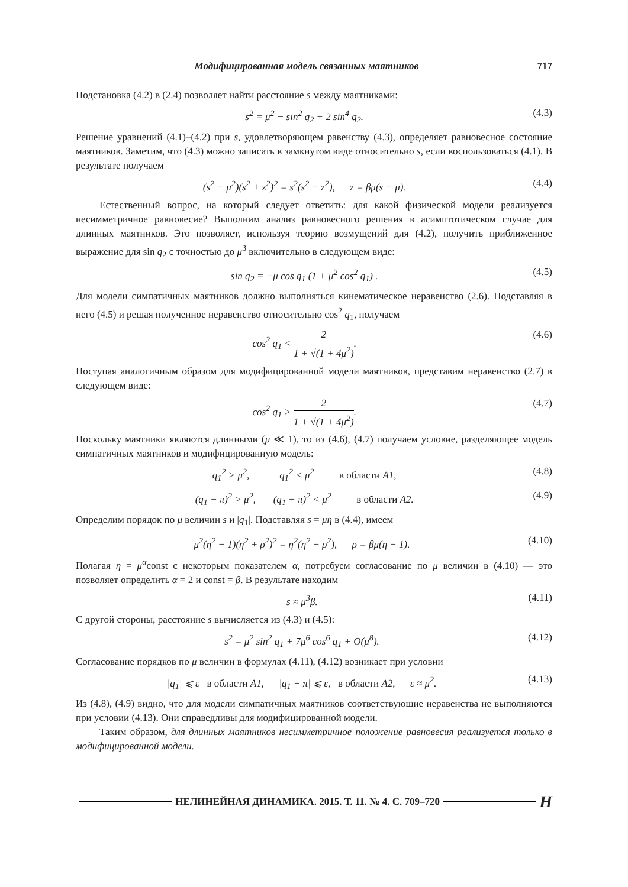Модифицированная модель связанных маятников 717
Подстановка (4.2) в (2.4) позволяет найти расстояние s между маятниками:
s<sup>2</sup> = μ<sup>2</sup> − sin<sup>2</sup> q<sub>2</sub> + 2 sin<sup>4</sup> q<sub>2</sub>. (4.3)
Решение уравнений (4.1)–(4.2) при s, удовлетворяющем равенству (4.3), определяет равновесное состояние маятников. Заметим, что (4.3) можно записать в замкнутом виде относительно s, если воспользоваться (4.1). В результате получаем
(s<sup>2</sup> − μ<sup>2</sup>)(s<sup>2</sup> + z<sup>2</sup>)<sup>2</sup> = s<sup>2</sup>(s<sup>2</sup> − z<sup>2</sup>), z = βμ(s − μ). (4.4)
Естественный вопрос, на который следует ответить: для какой физической модели реализуется несимметричное равновесие? Выполним анализ равновесного решения в асимптотическом случае для длинных маятников. Это позволяет, используя теорию возмущений для (4.2), получить приближенное выражение для sin q<sub>2</sub> с точностью до μ<sup>3</sup> включительно в следующем виде:
sin q<sub>2</sub> = −μ cos q<sub>1</sub> (1 + μ<sup>2</sup> cos<sup>2</sup> q<sub>1</sub>) . (4.5)
Для модели симпатичных маятников должно выполняться кинематическое неравенство (2.6). Подставляя в него (4.5) и решая полученное неравенство относительно cos<sup>2</sup> q<sub>1</sub>, получаем
cos<sup>2</sup> q<sub>1</sub> < 2 1 + √(1 + 4μ<sup>2</sup>). (4.6)
Поступая аналогичным образом для модифицированной модели маятников, представим неравенство (2.7) в следующем виде:
cos<sup>2</sup> q<sub>1</sub> > 2 1 + √(1 + 4μ<sup>2</sup>). (4.7)
Поскольку маятники являются длинными (μ ≪ 1), то из (4.6), (4.7) получаем условие, разделяющее модель симпатичных маятников и модифицированную модель:
q<sub>1</sub><sup>2</sup> > μ<sup>2</sup>, q<sub>1</sub><sup>2</sup> < μ<sup>2</sup> в области A1, (4.8)
(q<sub>1</sub> − π)<sup>2</sup> > μ<sup>2</sup>, (q<sub>1</sub> − π)<sup>2</sup> < μ<sup>2</sup> в области A2. (4.9)
Определим порядок по μ величин s и |q<sub>1</sub>|. Подставляя s = μη в (4.4), имеем
μ<sup>2</sup>(η<sup>2</sup> − 1)(η<sup>2</sup> + ρ<sup>2</sup>)<sup>2</sup> = η<sup>2</sup>(η<sup>2</sup> − ρ<sup>2</sup>), ρ = βμ(η − 1). (4.10)
Полагая η = μ<sup>α</sup>const с некоторым показателем α, потребуем согласование по μ величин в (4.10) — это позволяет определить α = 2 и const = β. В результате находим
s ≈ μ<sup>3</sup>β. (4.11)
С другой стороны, расстояние s вычисляется из (4.3) и (4.5):
s<sup>2</sup> = μ<sup>2</sup> sin<sup>2</sup> q<sub>1</sub> + 7μ<sup>6</sup> cos<sup>6</sup> q<sub>1</sub> + O(μ<sup>8</sup>). (4.12)
Согласование порядков по μ величин в формулах (4.11), (4.12) возникает при условии
|q<sub>1</sub>| ⩽ ε в области A1, |q<sub>1</sub> − π| ⩽ ε, в области A2, ε ≈ μ<sup>2</sup>. (4.13)
Из (4.8), (4.9) видно, что для модели симпатичных маятников соответствующие неравенства не выполняются при условии (4.13). Они справедливы для модифицированной модели.
Таким образом, для длинных маятников несимметричное положение равновесия реализуется только в модифицированной модели.
НЕЛИНЕЙНАЯ ДИНАМИКА. 2015. Т. 11. № 4. С. 709–720 H